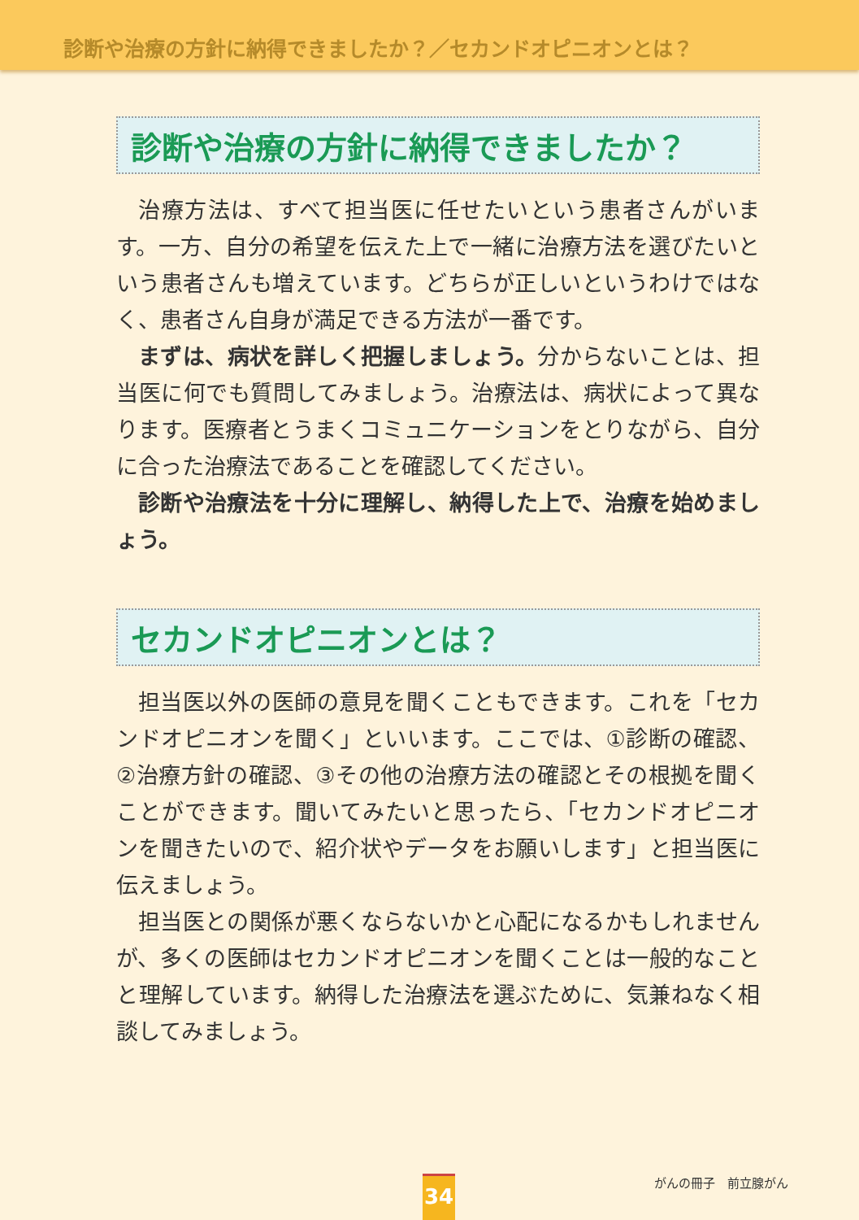診断や治療の方針に納得できましたか？／セカンドオピニオンとは？
診断や治療の方針に納得できましたか？
治療方法は、すべて担当医に任せたいという患者さんがいます。一方、自分の希望を伝えた上で一緒に治療方法を選びたいという患者さんも増えています。どちらが正しいというわけではなく、患者さん自身が満足できる方法が一番です。
まずは、病状を詳しく把握しましょう。分からないことは、担当医に何でも質問してみましょう。治療法は、病状によって異なります。医療者とうまくコミュニケーションをとりながら、自分に合った治療法であることを確認してください。
診断や治療法を十分に理解し、納得した上で、治療を始めましょう。
セカンドオピニオンとは？
担当医以外の医師の意見を聞くこともできます。これを「セカンドオピニオンを聞く」といいます。ここでは、①診断の確認、②治療方針の確認、③その他の治療方法の確認とその根拠を聞くことができます。聞いてみたいと思ったら、「セカンドオピニオンを聞きたいので、紹介状やデータをお願いします」と担当医に伝えましょう。
担当医との関係が悪くならないかと心配になるかもしれませんが、多くの医師はセカンドオピニオンを聞くことは一般的なことと理解しています。納得した治療法を選ぶために、気兼ねなく相談してみましょう。
34 がんの冊子　前立腺がん